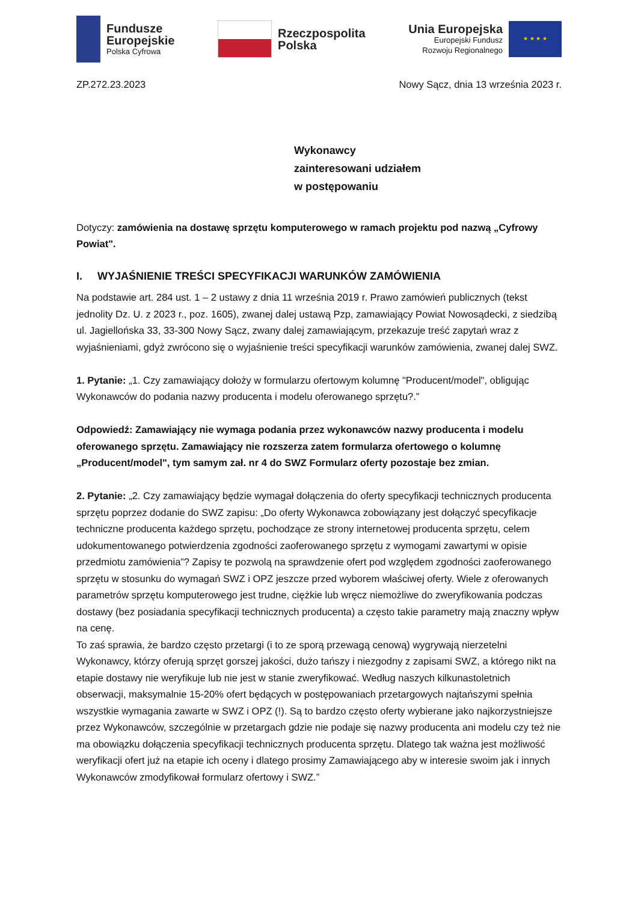Fundusze
Europejskie
Polska Cyfrowa
Rzeczpospolita
Polska
Unia Europejska
Europejski Fundusz
Rozwoju Regionalnego
★ ★ ★ ★
ZP.272.23.2023 Nowy Sącz, dnia 13 września 2023 r.
Wykonawcy
zainteresowani udziałem
w postępowaniu
Dotyczy: zamówienia na dostawę sprzętu komputerowego w ramach projektu pod nazwą „Cyfrowy Powiat".
I. WYJAŚNIENIE TREŚCI SPECYFIKACJI WARUNKÓW ZAMÓWIENIA
Na podstawie art. 284 ust. 1 – 2 ustawy z dnia 11 września 2019 r. Prawo zamówień publicznych (tekst jednolity Dz. U. z 2023 r., poz. 1605), zwanej dalej ustawą Pzp, zamawiający Powiat Nowosądecki, z siedzibą ul. Jagiellońska 33, 33-300 Nowy Sącz, zwany dalej zamawiającym, przekazuje treść zapytań wraz z wyjaśnieniami, gdyż zwrócono się o wyjaśnienie treści specyfikacji warunków zamówienia, zwanej dalej SWZ.
1. Pytanie: „1. Czy zamawiający dołoży w formularzu ofertowym kolumnę "Producent/model", obligując Wykonawców do podania nazwy producenta i modelu oferowanego sprzętu?.”
Odpowiedź: Zamawiający nie wymaga podania przez wykonawców nazwy producenta i modelu oferowanego sprzętu. Zamawiający nie rozszerza zatem formularza ofertowego o kolumnę „Producent/model", tym samym zał. nr 4 do SWZ Formularz oferty pozostaje bez zmian.
2. Pytanie: „2. Czy zamawiający będzie wymagał dołączenia do oferty specyfikacji technicznych producenta sprzętu poprzez dodanie do SWZ zapisu: „Do oferty Wykonawca zobowiązany jest dołączyć specyfikacje techniczne producenta każdego sprzętu, pochodzące ze strony internetowej producenta sprzętu, celem udokumentowanego potwierdzenia zgodności zaoferowanego sprzętu z wymogami zawartymi w opisie przedmiotu zamówienia”? Zapisy te pozwolą na sprawdzenie ofert pod względem zgodności zaoferowanego sprzętu w stosunku do wymagań SWZ i OPZ jeszcze przed wyborem właściwej oferty. Wiele z oferowanych parametrów sprzętu komputerowego jest trudne, ciężkie lub wręcz niemożliwe do zweryfikowania podczas dostawy (bez posiadania specyfikacji technicznych producenta) a często takie parametry mają znaczny wpływ na cenę.
To zaś sprawia, że bardzo często przetargi (i to ze sporą przewagą cenową) wygrywają nierzetelni Wykonawcy, którzy oferują sprzęt gorszej jakości, dużo tańszy i niezgodny z zapisami SWZ, a którego nikt na etapie dostawy nie weryfikuje lub nie jest w stanie zweryfikować. Według naszych kilkunastoletnich obserwacji, maksymalnie 15-20% ofert będących w postępowaniach przetargowych najtańszymi spełnia wszystkie wymagania zawarte w SWZ i OPZ (!). Są to bardzo często oferty wybierane jako najkorzystniejsze przez Wykonawców, szczególnie w przetargach gdzie nie podaje się nazwy producenta ani modelu czy też nie ma obowiązku dołączenia specyfikacji technicznych producenta sprzętu. Dlatego tak ważna jest możliwość weryfikacji ofert już na etapie ich oceny i dlatego prosimy Zamawiającego aby w interesie swoim jak i innych Wykonawców zmodyfikował formularz ofertowy i SWZ.”